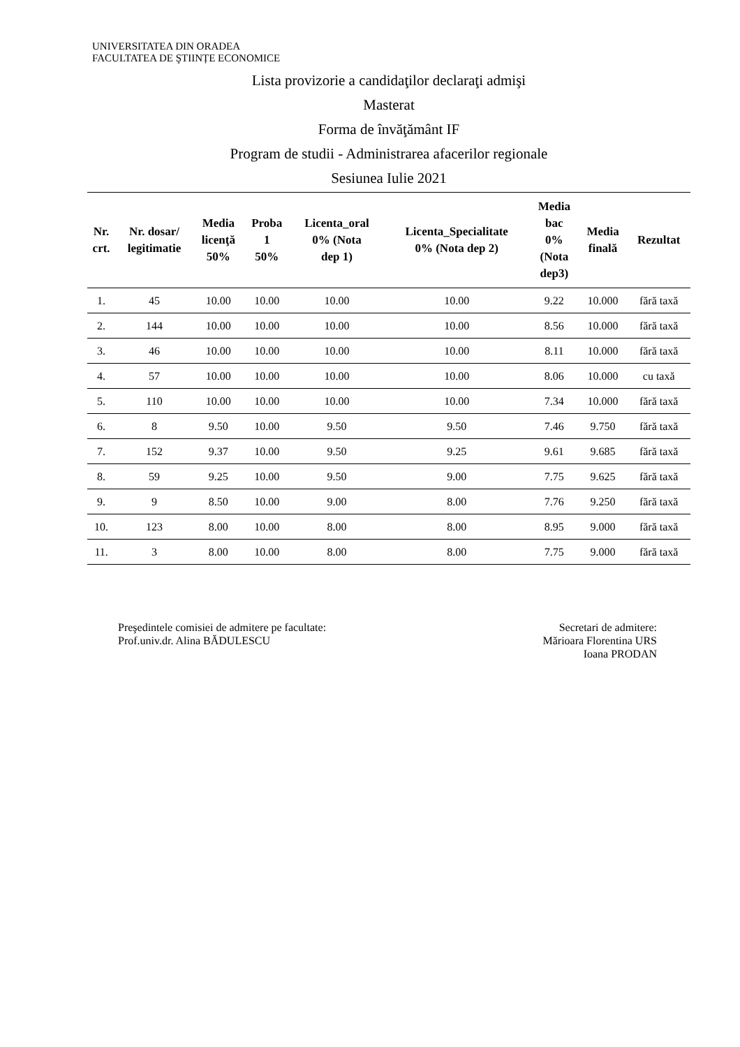UNIVERSITATEA DIN ORADEA
FACULTATEA DE ŞTIINȚE ECONOMICE
Lista provizorie a candidaţilor declaraţi admişi
Masterat
Forma de învăţământ IF
Program de studii - Administrarea afacerilor regionale
Sesiunea Iulie 2021
| Nr. crt. | Nr. dosar/ legitimatie | Media licenţă 50% | Proba 1 50% | Licenta_oral 0% (Nota dep 1) | Licenta_Specialitate 0% (Nota dep 2) | Media bac 0% (Nota dep3) | Media finală | Rezultat |
| --- | --- | --- | --- | --- | --- | --- | --- | --- |
| 1. | 45 | 10.00 | 10.00 | 10.00 | 10.00 | 9.22 | 10.000 | fără taxă |
| 2. | 144 | 10.00 | 10.00 | 10.00 | 10.00 | 8.56 | 10.000 | fără taxă |
| 3. | 46 | 10.00 | 10.00 | 10.00 | 10.00 | 8.11 | 10.000 | fără taxă |
| 4. | 57 | 10.00 | 10.00 | 10.00 | 10.00 | 8.06 | 10.000 | cu taxă |
| 5. | 110 | 10.00 | 10.00 | 10.00 | 10.00 | 7.34 | 10.000 | fără taxă |
| 6. | 8 | 9.50 | 10.00 | 9.50 | 9.50 | 7.46 | 9.750 | fără taxă |
| 7. | 152 | 9.37 | 10.00 | 9.50 | 9.25 | 9.61 | 9.685 | fără taxă |
| 8. | 59 | 9.25 | 10.00 | 9.50 | 9.00 | 7.75 | 9.625 | fără taxă |
| 9. | 9 | 8.50 | 10.00 | 9.00 | 8.00 | 7.76 | 9.250 | fără taxă |
| 10. | 123 | 8.00 | 10.00 | 8.00 | 8.00 | 8.95 | 9.000 | fără taxă |
| 11. | 3 | 8.00 | 10.00 | 8.00 | 8.00 | 7.75 | 9.000 | fără taxă |
Preşedintele comisiei de admitere pe facultate:
Prof.univ.dr. Alina BĂDULESCU
Secretari de admitere:
Mărioara Florentina URS
Ioana PRODAN